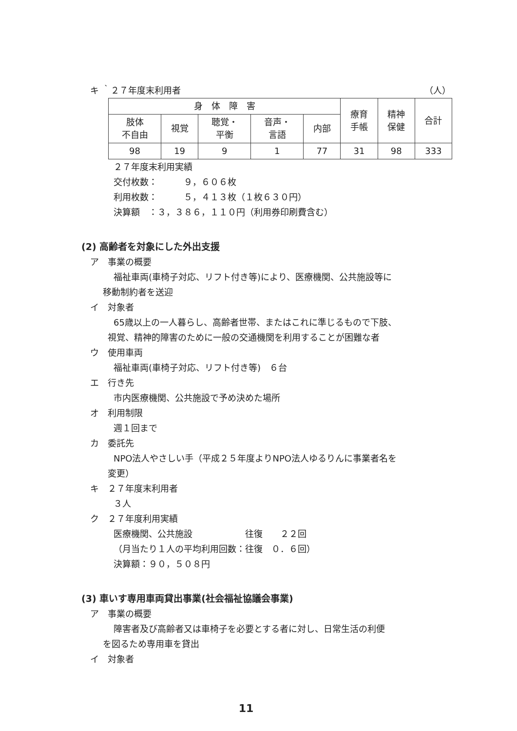キ ｀２７年度末利用者 （人）
| 身 体 障 害 | | | | | 療育 手帳 | 精神 保健 | 合計 |
| 肢体 不自由 | 視覚 | 聴覚・ 平衡 | 音声・ 言語 | 内部 | | | |
| 98 | 19 | 9 | 1 | 77 | 31 | 98 | 333 |
２７年度末利用実績
交付枚数：　　　９，６０６枚
利用枚数：　　　５，４１３枚（１枚６３０円）
決算額　：３，３８６，１１０円（利用券印刷費含む）
(2) 高齢者を対象にした外出支援
ア　事業の概要
福祉車両(車椅子対応、リフト付き等)により、医療機関、公共施設等に
移動制約者を送迎
イ　対象者
65歳以上の一人暮らし、高齢者世帯、またはこれに準じるもので下肢、
視覚、精神的障害のために一般の交通機関を利用することが困難な者
ウ　使用車両
福祉車両(車椅子対応、リフト付き等)　６台
エ　行き先
市内医療機関、公共施設で予め決めた場所
オ　利用制限
週１回まで
カ　委託先
NPO法人やさしい手（平成２５年度よりNPO法人ゆるりんに事業者名を
変更）
キ　２７年度末利用者
３人
ク　２７年度利用実績
医療機関、公共施設　　　　　　往復　　２２回
（月当たり１人の平均利用回数：往復　０．６回）
決算額：９０，５０８円
(3) 車いす専用車両貸出事業(社会福祉協議会事業)
ア　事業の概要
障害者及び高齢者又は車椅子を必要とする者に対し、日常生活の利便
を図るため専用車を貸出
イ　対象者
11